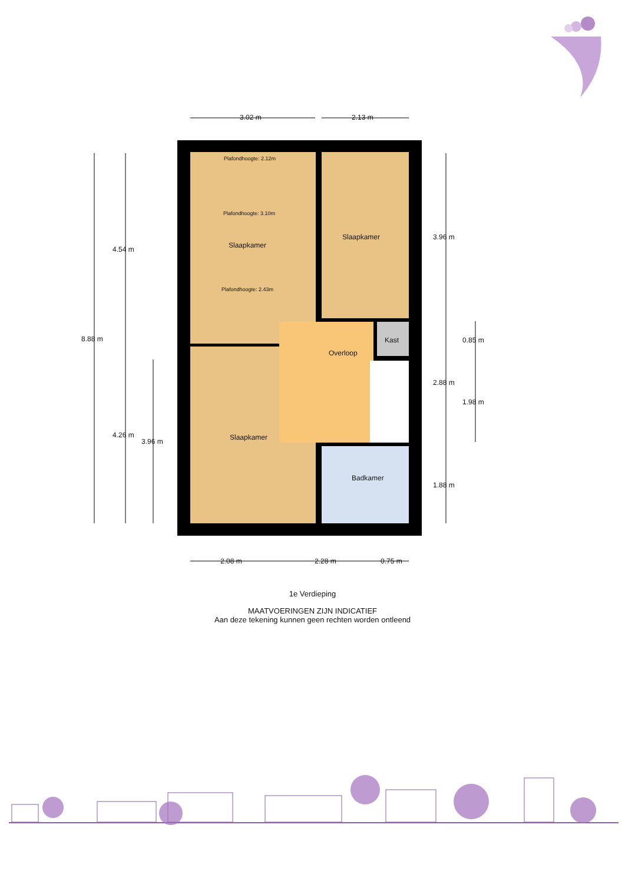3.02 m 2.13 m
Plafondhoogte: 2.12m
Plafondhoogte: 3.10m
Slaapkamer
Slaapkamer
4.54 m
3.96 m
Plafondhoogte: 2.43m
8.88 m Kast 0.85 m
Overloop
2.88 m
1.98 m
4.26 m Slaapkamer
3.96 m
Badkamer
1.88 m
2.08 m 2.28 m 0.75 m
1e Verdieping
MAATVOERINGEN ZIJN INDICATIEF
Aan deze tekening kunnen geen rechten worden ontleend